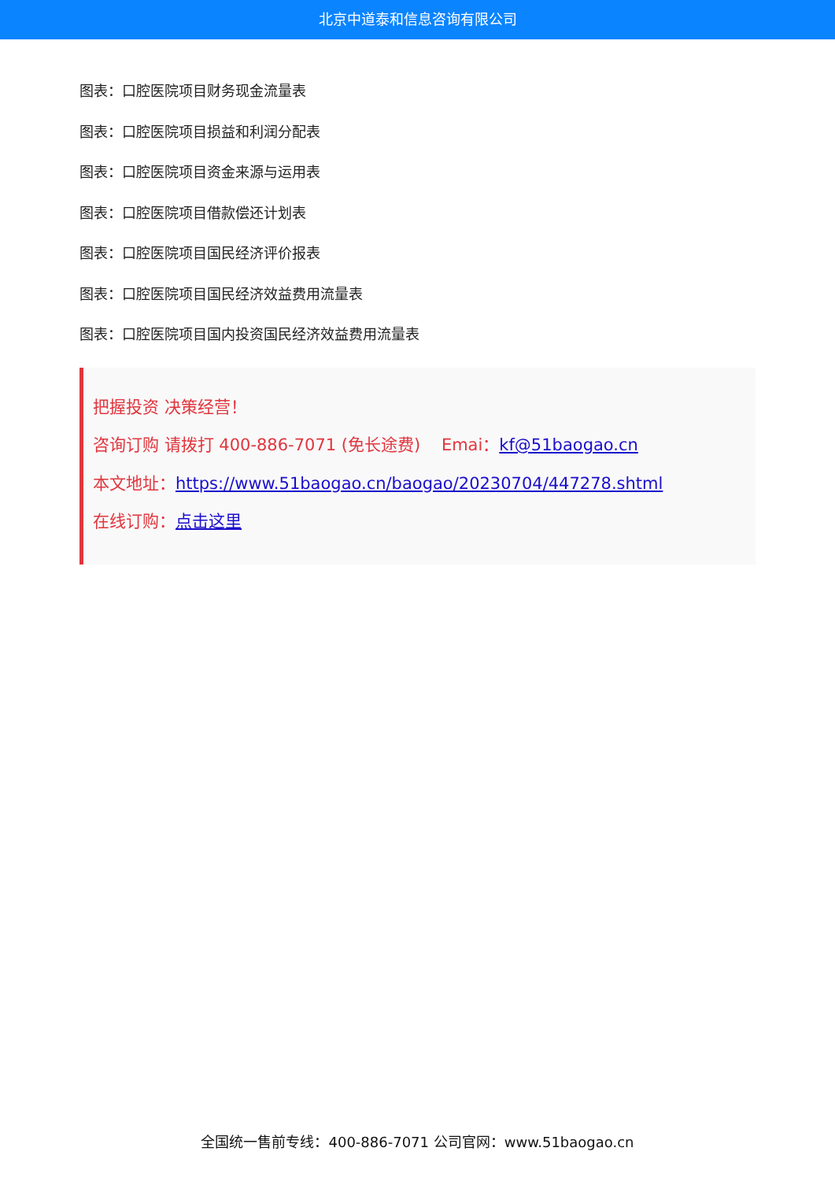北京中道泰和信息咨询有限公司
图表：口腔医院项目财务现金流量表
图表：口腔医院项目损益和利润分配表
图表：口腔医院项目资金来源与运用表
图表：口腔医院项目借款偿还计划表
图表：口腔医院项目国民经济评价报表
图表：口腔医院项目国民经济效益费用流量表
图表：口腔医院项目国内投资国民经济效益费用流量表
把握投资 决策经营！
咨询订购 请拨打 400-886-7071 (免长途费) Emai：kf@51baogao.cn
本文地址：https://www.51baogao.cn/baogao/20230704/447278.shtml
在线订购：点击这里
全国统一售前专线：400-886-7071 公司官网：www.51baogao.cn